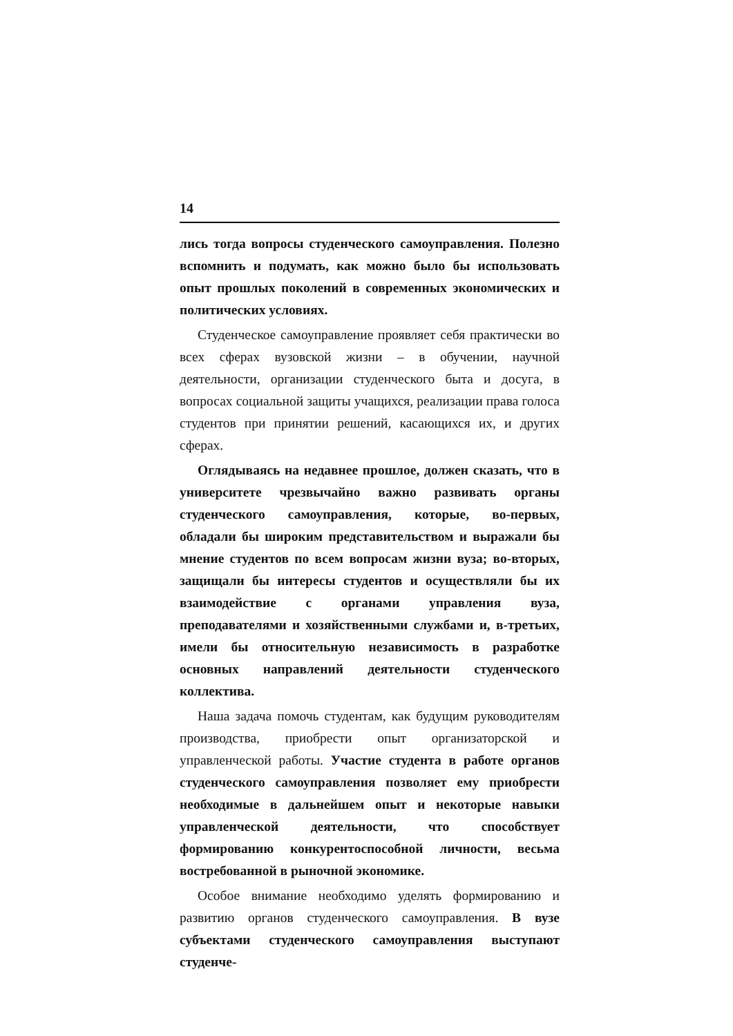14
лись тогда вопросы студенческого самоуправления. Полезно вспомнить и подумать, как можно было бы использовать опыт прошлых поколений в современных экономических и политических условиях.
Студенческое самоуправление проявляет себя практически во всех сферах вузовской жизни – в обучении, научной деятельности, организации студенческого быта и досуга, в вопросах социальной защиты учащихся, реализации права голоса студентов при принятии решений, касающихся их, и других сферах.
Оглядываясь на недавнее прошлое, должен сказать, что в университете чрезвычайно важно развивать органы студенческого самоуправления, которые, во-первых, обладали бы широким представительством и выражали бы мнение студентов по всем вопросам жизни вуза; во-вторых, защищали бы интересы студентов и осуществляли бы их взаимодействие с органами управления вуза, преподавателями и хозяйственными службами и, в-третьих, имели бы относительную независимость в разработке основных направлений деятельности студенческого коллектива.
Наша задача помочь студентам, как будущим руководителям производства, приобрести опыт организаторской и управленческой работы. Участие студента в работе органов студенческого самоуправления позволяет ему приобрести необходимые в дальнейшем опыт и некоторые навыки управленческой деятельности, что способствует формированию конкурентоспособной личности, весьма востребованной в рыночной экономике.
Особое внимание необходимо уделять формированию и развитию органов студенческого самоуправления. В вузе субъектами студенческого самоуправления выступают студенче-